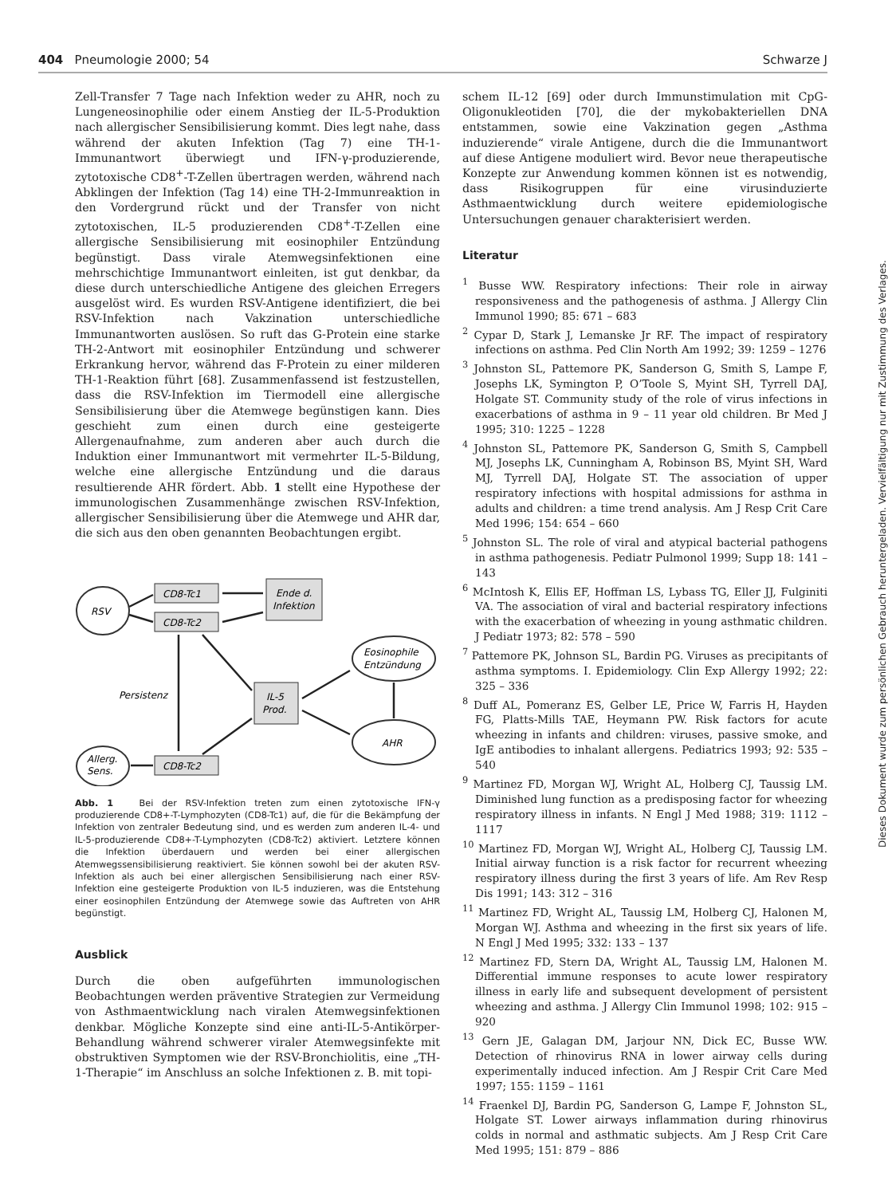404 Pneumologie 2000; 54 Schwarze J
Zell-Transfer 7 Tage nach Infektion weder zu AHR, noch zu Lungeneosinophilie oder einem Anstieg der IL-5-Produktion nach allergischer Sensibilisierung kommt. Dies legt nahe, dass während der akuten Infektion (Tag 7) eine TH-1-Immunantwort überwiegt und IFN-γ-produzierende, zytotoxische CD8<sup>+</sup>-T-Zellen übertragen werden, während nach Abklingen der Infektion (Tag 14) eine TH-2-Immunreaktion in den Vordergrund rückt und der Transfer von nicht zytotoxischen, IL-5 produzierenden CD8<sup>+</sup>-T-Zellen eine allergische Sensibilisierung mit eosinophiler Entzündung begünstigt. Dass virale Atemwegsinfektionen eine mehrschichtige Immunantwort einleiten, ist gut denkbar, da diese durch unterschiedliche Antigene des gleichen Erregers ausgelöst wird. Es wurden RSV-Antigene identifiziert, die bei RSV-Infektion nach Vakzination unterschiedliche Immunantworten auslösen. So ruft das G-Protein eine starke TH-2-Antwort mit eosinophiler Entzündung und schwerer Erkrankung hervor, während das F-Protein zu einer milderen TH-1-Reaktion führt [68]. Zusammenfassend ist festzustellen, dass die RSV-Infektion im Tiermodell eine allergische Sensibilisierung über die Atemwege begünstigen kann. Dies geschieht zum einen durch eine gesteigerte Allergenaufnahme, zum anderen aber auch durch die Induktion einer Immunantwort mit vermehrter IL-5-Bildung, welche eine allergische Entzündung und die daraus resultierende AHR fördert. Abb. 1 stellt eine Hypothese der immunologischen Zusammenhänge zwischen RSV-Infektion, allergischer Sensibilisierung über die Atemwege und AHR dar, die sich aus den oben genannten Beobachtungen ergibt.
RSV
CD8-Tc1
CD8-Tc2
Ende d.
Infektion
Eosinophile
Entzündung
IL-5
Prod.
Persistenz
AHR
Allerg.
Sens.
CD8-Tc2
Abb. 1 Bei der RSV-Infektion treten zum einen zytotoxische IFN-γ produzierende CD8+-T-Lymphozyten (CD8-Tc1) auf, die für die Bekämpfung der Infektion von zentraler Bedeutung sind, und es werden zum anderen IL-4- und IL-5-produzierende CD8+-T-Lymphozyten (CD8-Tc2) aktiviert. Letztere können die Infektion überdauern und werden bei einer allergischen Atemwegssensibilisierung reaktiviert. Sie können sowohl bei der akuten RSV-Infektion als auch bei einer allergischen Sensibilisierung nach einer RSV-Infektion eine gesteigerte Produktion von IL-5 induzieren, was die Entstehung einer eosinophilen Entzündung der Atemwege sowie das Auftreten von AHR begünstigt.
Ausblick
Durch die oben aufgeführten immunologischen Beobachtungen werden präventive Strategien zur Vermeidung von Asthmaentwicklung nach viralen Atemwegsinfektionen denkbar. Mögliche Konzepte sind eine anti-IL-5-Antikörper- Behandlung während schwerer viraler Atemwegsinfekte mit obstruktiven Symptomen wie der RSV-Bronchiolitis, eine „TH-1-Therapie“ im Anschluss an solche Infektionen z. B. mit topi-
schem IL-12 [69] oder durch Immunstimulation mit CpG-Oligonukleotiden [70], die der mykobakteriellen DNA entstammen, sowie eine Vakzination gegen „Asthma induzierende“ virale Antigene, durch die die Immunantwort auf diese Antigene moduliert wird. Bevor neue therapeutische Konzepte zur Anwendung kommen können ist es notwendig, dass Risikogruppen für eine virusinduzierte Asthmaentwicklung durch weitere epidemiologische Untersuchungen genauer charakterisiert werden.
Literatur
<sup>1</sup> Busse WW. Respiratory infections: Their role in airway responsiveness and the pathogenesis of asthma. J Allergy Clin Immunol 1990; 85: 671 – 683
<sup>2</sup> Cypar D, Stark J, Lemanske Jr RF. The impact of respiratory infections on asthma. Ped Clin North Am 1992; 39: 1259 – 1276
<sup>3</sup> Johnston SL, Pattemore PK, Sanderson G, Smith S, Lampe F, Josephs LK, Symington P, O’Toole S, Myint SH, Tyrrell DAJ, Holgate ST. Community study of the role of virus infections in exacerbations of asthma in 9 – 11 year old children. Br Med J 1995; 310: 1225 – 1228
<sup>4</sup> Johnston SL, Pattemore PK, Sanderson G, Smith S, Campbell MJ, Josephs LK, Cunningham A, Robinson BS, Myint SH, Ward MJ, Tyrrell DAJ, Holgate ST. The association of upper respiratory infections with hospital admissions for asthma in adults and children: a time trend analysis. Am J Resp Crit Care Med 1996; 154: 654 – 660
<sup>5</sup> Johnston SL. The role of viral and atypical bacterial pathogens in asthma pathogenesis. Pediatr Pulmonol 1999; Supp 18: 141 – 143
<sup>6</sup> McIntosh K, Ellis EF, Hoffman LS, Lybass TG, Eller JJ, Fulginiti VA. The association of viral and bacterial respiratory infections with the exacerbation of wheezing in young asthmatic children. J Pediatr 1973; 82: 578 – 590
<sup>7</sup> Pattemore PK, Johnson SL, Bardin PG. Viruses as precipitants of asthma symptoms. I. Epidemiology. Clin Exp Allergy 1992; 22: 325 – 336
<sup>8</sup> Duff AL, Pomeranz ES, Gelber LE, Price W, Farris H, Hayden FG, Platts-Mills TAE, Heymann PW. Risk factors for acute wheezing in infants and children: viruses, passive smoke, and IgE antibodies to inhalant allergens. Pediatrics 1993; 92: 535 – 540
<sup>9</sup> Martinez FD, Morgan WJ, Wright AL, Holberg CJ, Taussig LM. Diminished lung function as a predisposing factor for wheezing respiratory illness in infants. N Engl J Med 1988; 319: 1112 – 1117
<sup>10</sup> Martinez FD, Morgan WJ, Wright AL, Holberg CJ, Taussig LM. Initial airway function is a risk factor for recurrent wheezing respiratory illness during the first 3 years of life. Am Rev Resp Dis 1991; 143: 312 – 316
<sup>11</sup> Martinez FD, Wright AL, Taussig LM, Holberg CJ, Halonen M, Morgan WJ. Asthma and wheezing in the first six years of life. N Engl J Med 1995; 332: 133 – 137
<sup>12</sup> Martinez FD, Stern DA, Wright AL, Taussig LM, Halonen M. Differential immune responses to acute lower respiratory illness in early life and subsequent development of persistent wheezing and asthma. J Allergy Clin Immunol 1998; 102: 915 – 920
<sup>13</sup> Gern JE, Galagan DM, Jarjour NN, Dick EC, Busse WW. Detection of rhinovirus RNA in lower airway cells during experimentally induced infection. Am J Respir Crit Care Med 1997; 155: 1159 – 1161
<sup>14</sup> Fraenkel DJ, Bardin PG, Sanderson G, Lampe F, Johnston SL, Holgate ST. Lower airways inflammation during rhinovirus colds in normal and asthmatic subjects. Am J Resp Crit Care Med 1995; 151: 879 – 886
Dieses Dokument wurde zum persönlichen Gebrauch heruntergeladen. Vervielfältigung nur mit Zustimmung des Verlages.